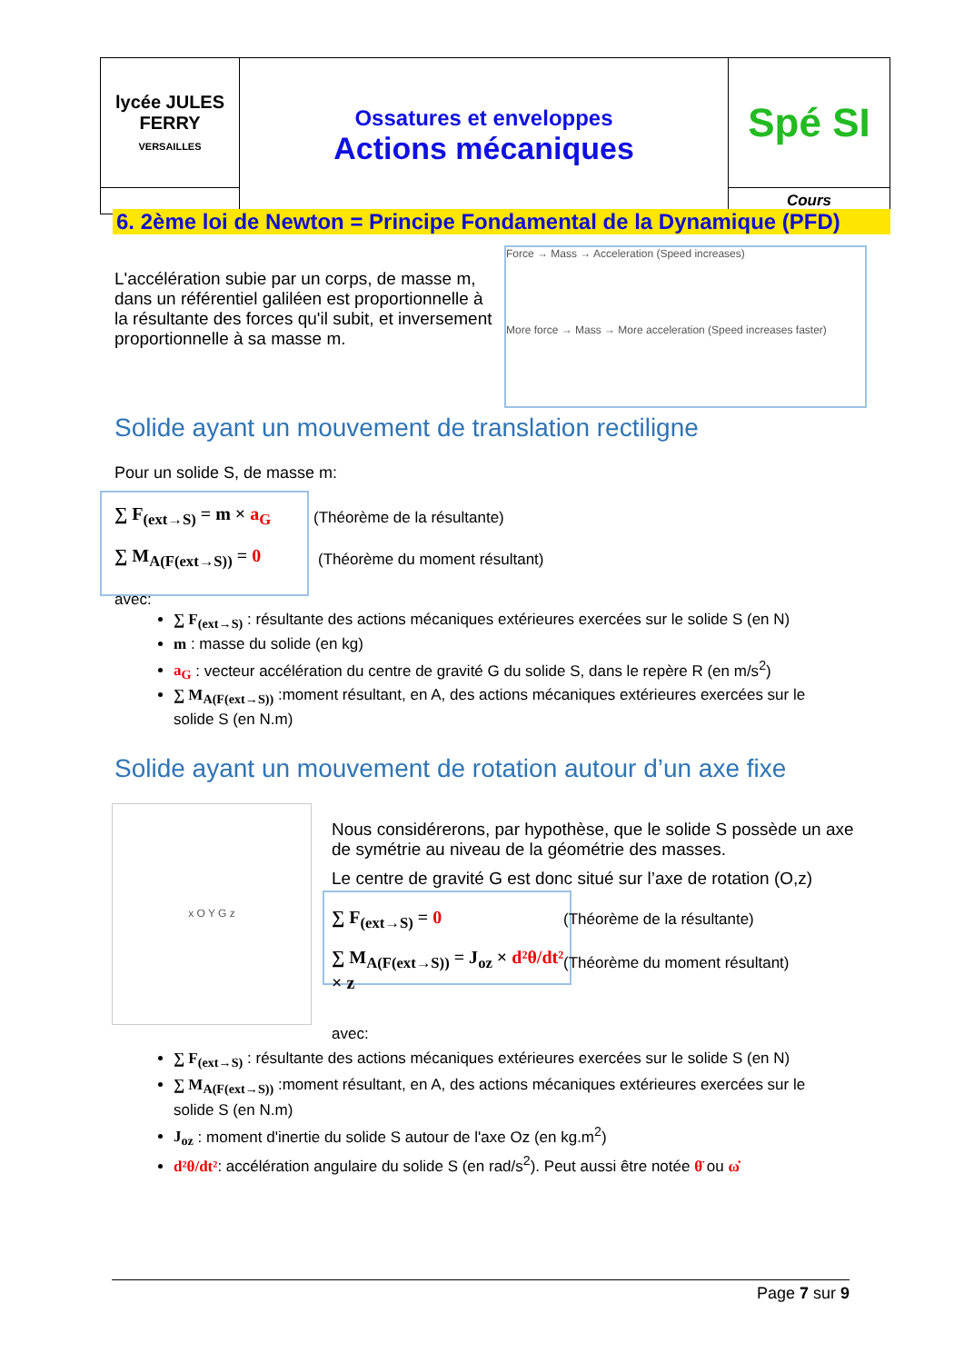| lycée JULES FERRY VERSAILLES | Ossatures et enveloppes Actions mécaniques | Spé SI |
| | | Cours |
6. 2ème loi de Newton = Principe Fondamental de la Dynamique (PFD)
L'accélération subie par un corps, de masse m, dans un référentiel galiléen est proportionnelle à la résultante des forces qu'il subit, et inversement proportionnelle à sa masse m.
Force → Mass → Acceleration (Speed increases)
More force → Mass → More acceleration (Speed increases faster)
Solide ayant un mouvement de translation rectiligne
Pour un solide S, de masse m:
∑ F<sub>(ext→S)</sub> = m × a<sub>G</sub>
∑ M<sub>A(F(ext→S))</sub> = 0
(Théorème de la résultante)
(Théorème du moment résultant)
avec:
∑ F<sub>(ext→S)</sub> : résultante des actions mécaniques extérieures exercées sur le solide S (en N)
m : masse du solide (en kg)
a<sub>G</sub> : vecteur accélération du centre de gravité G du solide S, dans le repère R (en m/s<sup>2</sup>)
∑ M<sub>A(F(ext→S))</sub> :moment résultant, en A, des actions mécaniques extérieures exercées sur le solide S (en N.m)
Solide ayant un mouvement de rotation autour d’un axe fixe
x O Y G z
Nous considérerons, par hypothèse, que le solide S possède un axe de symétrie au niveau de la géométrie des masses.
Le centre de gravité G est donc situé sur l’axe de rotation (O,z)
∑ F<sub>(ext→S)</sub> = 0
∑ M<sub>A(F(ext→S))</sub> = J<sub>oz</sub> × d²θ/dt² × z
(Théorème de la résultante)
(Théorème du moment résultant)
avec:
∑ F<sub>(ext→S)</sub> : résultante des actions mécaniques extérieures exercées sur le solide S (en N)
∑ M<sub>A(F(ext→S))</sub> :moment résultant, en A, des actions mécaniques extérieures exercées sur le solide S (en N.m)
J<sub>oz</sub> : moment d'inertie du solide S autour de l'axe Oz (en kg.m<sup>2</sup>)
d²θ/dt²: accélération angulaire du solide S (en rad/s<sup>2</sup>). Peut aussi être notée θ̈ ou ω̇
Page 7 sur 9